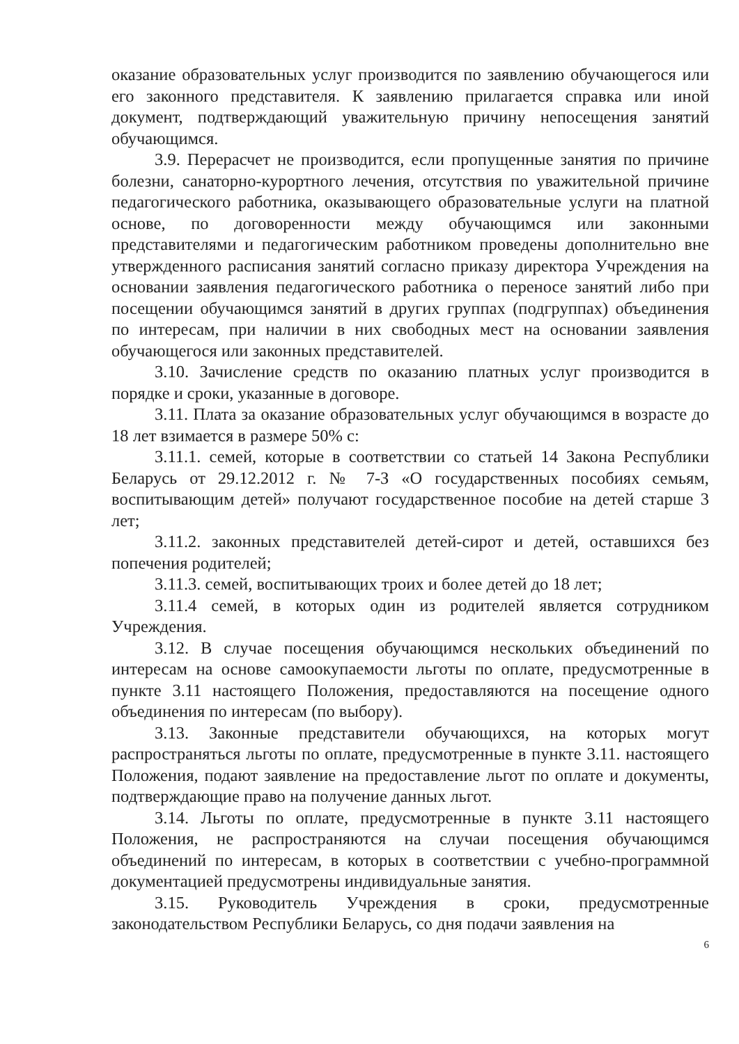оказание образовательных услуг производится по заявлению обучающегося или его законного представителя. К заявлению прилагается справка или иной документ, подтверждающий уважительную причину непосещения занятий обучающимся.
3.9. Перерасчет не производится, если пропущенные занятия по причине болезни, санаторно-курортного лечения, отсутствия по уважительной причине педагогического работника, оказывающего образовательные услуги на платной основе, по договоренности между обучающимся или законными представителями и педагогическим работником проведены дополнительно вне утвержденного расписания занятий согласно приказу директора Учреждения на основании заявления педагогического работника о переносе занятий либо при посещении обучающимся занятий в других группах (подгруппах) объединения по интересам, при наличии в них свободных мест на основании заявления обучающегося или законных представителей.
3.10. Зачисление средств по оказанию платных услуг производится в порядке и сроки, указанные в договоре.
3.11. Плата за оказание образовательных услуг обучающимся в возрасте до 18 лет взимается в размере 50% с:
3.11.1. семей, которые в соответствии со статьей 14 Закона Республики Беларусь от 29.12.2012 г. № 7-З «О государственных пособиях семьям, воспитывающим детей» получают государственное пособие на детей старше 3 лет;
3.11.2. законных представителей детей-сирот и детей, оставшихся без попечения родителей;
3.11.3. семей, воспитывающих троих и более детей до 18 лет;
3.11.4 семей, в которых один из родителей является сотрудником Учреждения.
3.12. В случае посещения обучающимся нескольких объединений по интересам на основе самоокупаемости льготы по оплате, предусмотренные в пункте 3.11 настоящего Положения, предоставляются на посещение одного объединения по интересам (по выбору).
3.13. Законные представители обучающихся, на которых могут распространяться льготы по оплате, предусмотренные в пункте 3.11. настоящего Положения, подают заявление на предоставление льгот по оплате и документы, подтверждающие право на получение данных льгот.
3.14. Льготы по оплате, предусмотренные в пункте 3.11 настоящего Положения, не распространяются на случаи посещения обучающимся объединений по интересам, в которых в соответствии с учебно-программной документацией предусмотрены индивидуальные занятия.
3.15. Руководитель Учреждения в сроки, предусмотренные законодательством Республики Беларусь, со дня подачи заявления на
6